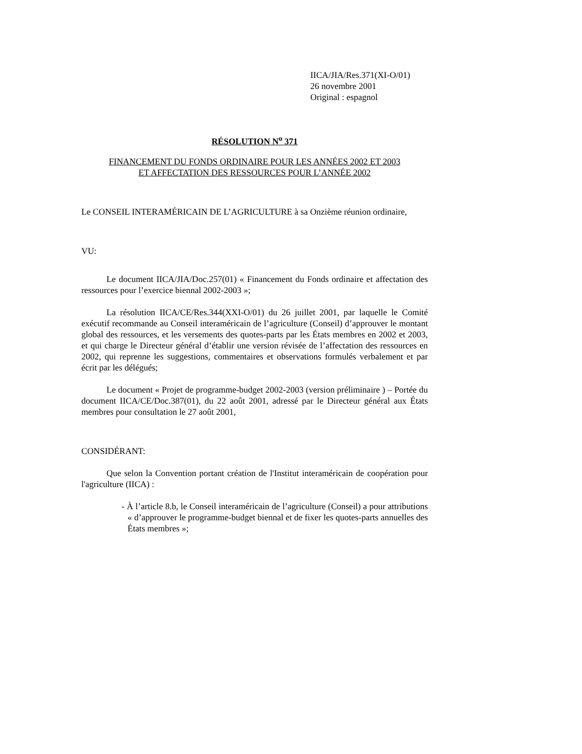IICA/JIA/Res.371(XI-O/01)
26 novembre 2001
Original : espagnol
RÉSOLUTION N<sup>o</sup> 371
FINANCEMENT DU FONDS ORDINAIRE POUR LES ANNÉES 2002 ET 2003
ET AFFECTATION DES RESSOURCES POUR L’ANNÉE 2002
Le CONSEIL INTERAMÉRICAIN DE L’AGRICULTURE à sa Onzième réunion ordinaire,
VU:
Le document IICA/JIA/Doc.257(01) « Financement du Fonds ordinaire et affectation des ressources pour l’exercice biennal 2002-2003 »;
La résolution IICA/CE/Res.344(XXI-O/01) du 26 juillet 2001, par laquelle le Comité exécutif recommande au Conseil interaméricain de l’agriculture (Conseil) d’approuver le montant global des ressources, et les versements des quotes-parts par les États membres en 2002 et 2003, et qui charge le Directeur général d’établir une version révisée de l’affectation des ressources en 2002, qui reprenne les suggestions, commentaires et observations formulés verbalement et par écrit par les délégués;
Le document « Projet de programme-budget 2002-2003 (version préliminaire ) – Portée du document IICA/CE/Doc.387(01), du 22 août 2001, adressé par le Directeur général aux États membres pour consultation le 27 août 2001,
CONSIDÉRANT:
Que selon la Convention portant création de l'Institut interaméricain de coopération pour l'agriculture (IICA) :
- À l’article 8.b, le Conseil interaméricain de l’agriculture (Conseil) a pour attributions « d’approuver le programme-budget biennal et de fixer les quotes-parts annuelles des États membres »;